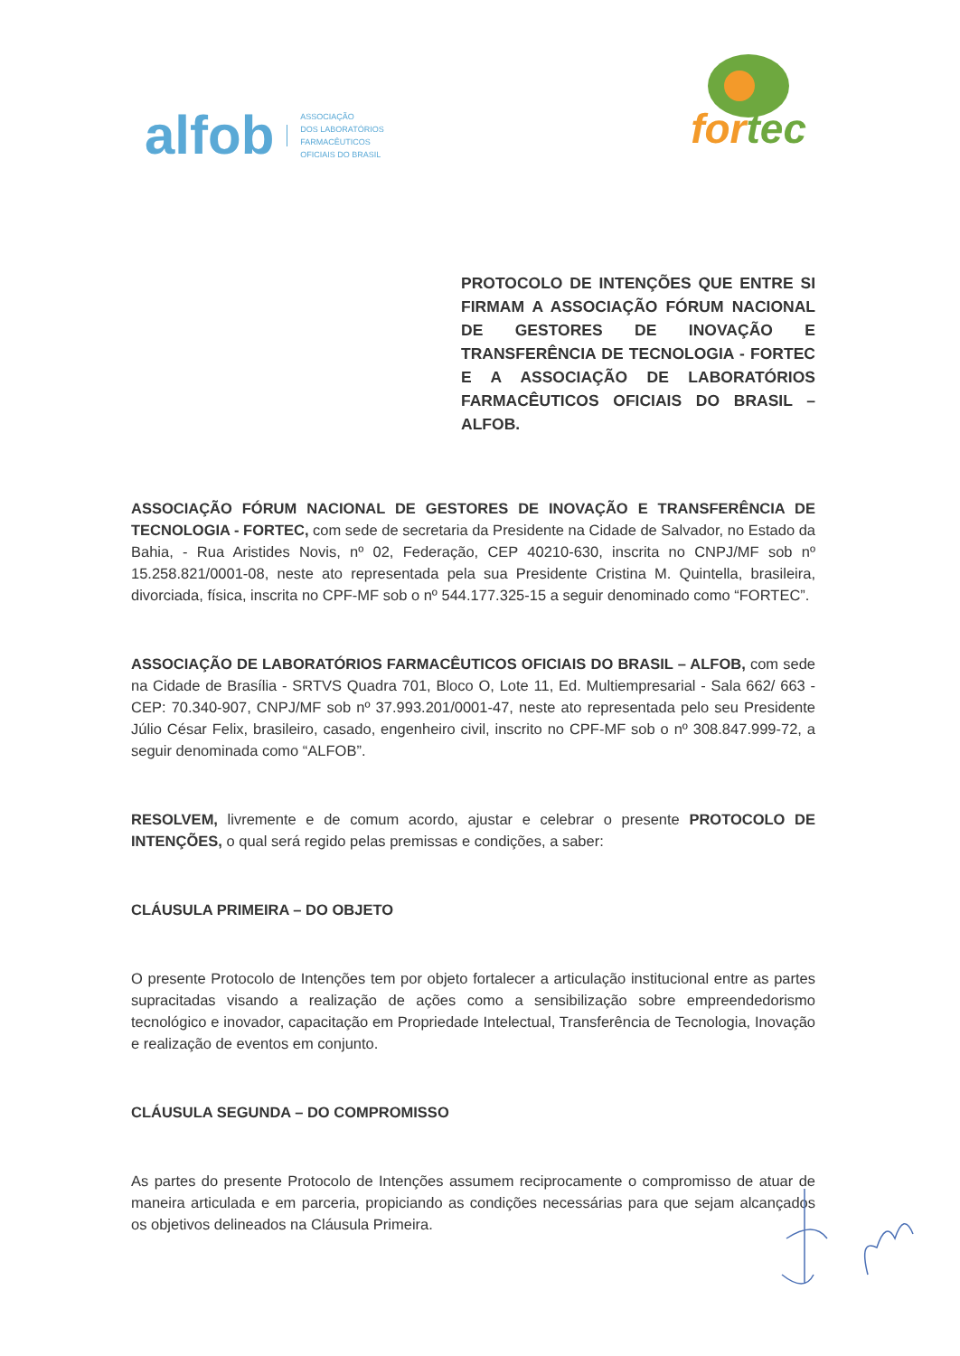alfob ASSOCIAÇÃO
DOS LABORATÓRIOS
FARMACÊUTICOS
OFICIAIS DO BRASIL
for tec
PROTOCOLO DE INTENÇÕES QUE ENTRE SI FIRMAM A ASSOCIAÇÃO FÓRUM NACIONAL DE GESTORES DE INOVAÇÃO E TRANSFERÊNCIA DE TECNOLOGIA - FORTEC E A ASSOCIAÇÃO DE LABORATÓRIOS FARMACÊUTICOS OFICIAIS DO BRASIL – ALFOB.
ASSOCIAÇÃO FÓRUM NACIONAL DE GESTORES DE INOVAÇÃO E TRANSFERÊNCIA DE TECNOLOGIA - FORTEC, com sede de secretaria da Presidente na Cidade de Salvador, no Estado da Bahia, - Rua Aristides Novis, nº 02, Federação, CEP 40210-630, inscrita no CNPJ/MF sob nº 15.258.821/0001-08, neste ato representada pela sua Presidente Cristina M. Quintella, brasileira, divorciada, física, inscrita no CPF-MF sob o nº 544.177.325-15 a seguir denominado como “FORTEC”.
ASSOCIAÇÃO DE LABORATÓRIOS FARMACÊUTICOS OFICIAIS DO BRASIL – ALFOB, com sede na Cidade de Brasília - SRTVS Quadra 701, Bloco O, Lote 11, Ed. Multiempresarial - Sala 662/ 663 - CEP: 70.340-907, CNPJ/MF sob nº 37.993.201/0001-47, neste ato representada pelo seu Presidente Júlio César Felix, brasileiro, casado, engenheiro civil, inscrito no CPF-MF sob o nº 308.847.999-72, a seguir denominada como “ALFOB”.
RESOLVEM, livremente e de comum acordo, ajustar e celebrar o presente PROTOCOLO DE INTENÇÕES, o qual será regido pelas premissas e condições, a saber:
CLÁUSULA PRIMEIRA – DO OBJETO
O presente Protocolo de Intenções tem por objeto fortalecer a articulação institucional entre as partes supracitadas visando a realização de ações como a sensibilização sobre empreendedorismo tecnológico e inovador, capacitação em Propriedade Intelectual, Transferência de Tecnologia, Inovação e realização de eventos em conjunto.
CLÁUSULA SEGUNDA – DO COMPROMISSO
As partes do presente Protocolo de Intenções assumem reciprocamente o compromisso de atuar de maneira articulada e em parceria, propiciando as condições necessárias para que sejam alcançados os objetivos delineados na Cláusula Primeira.